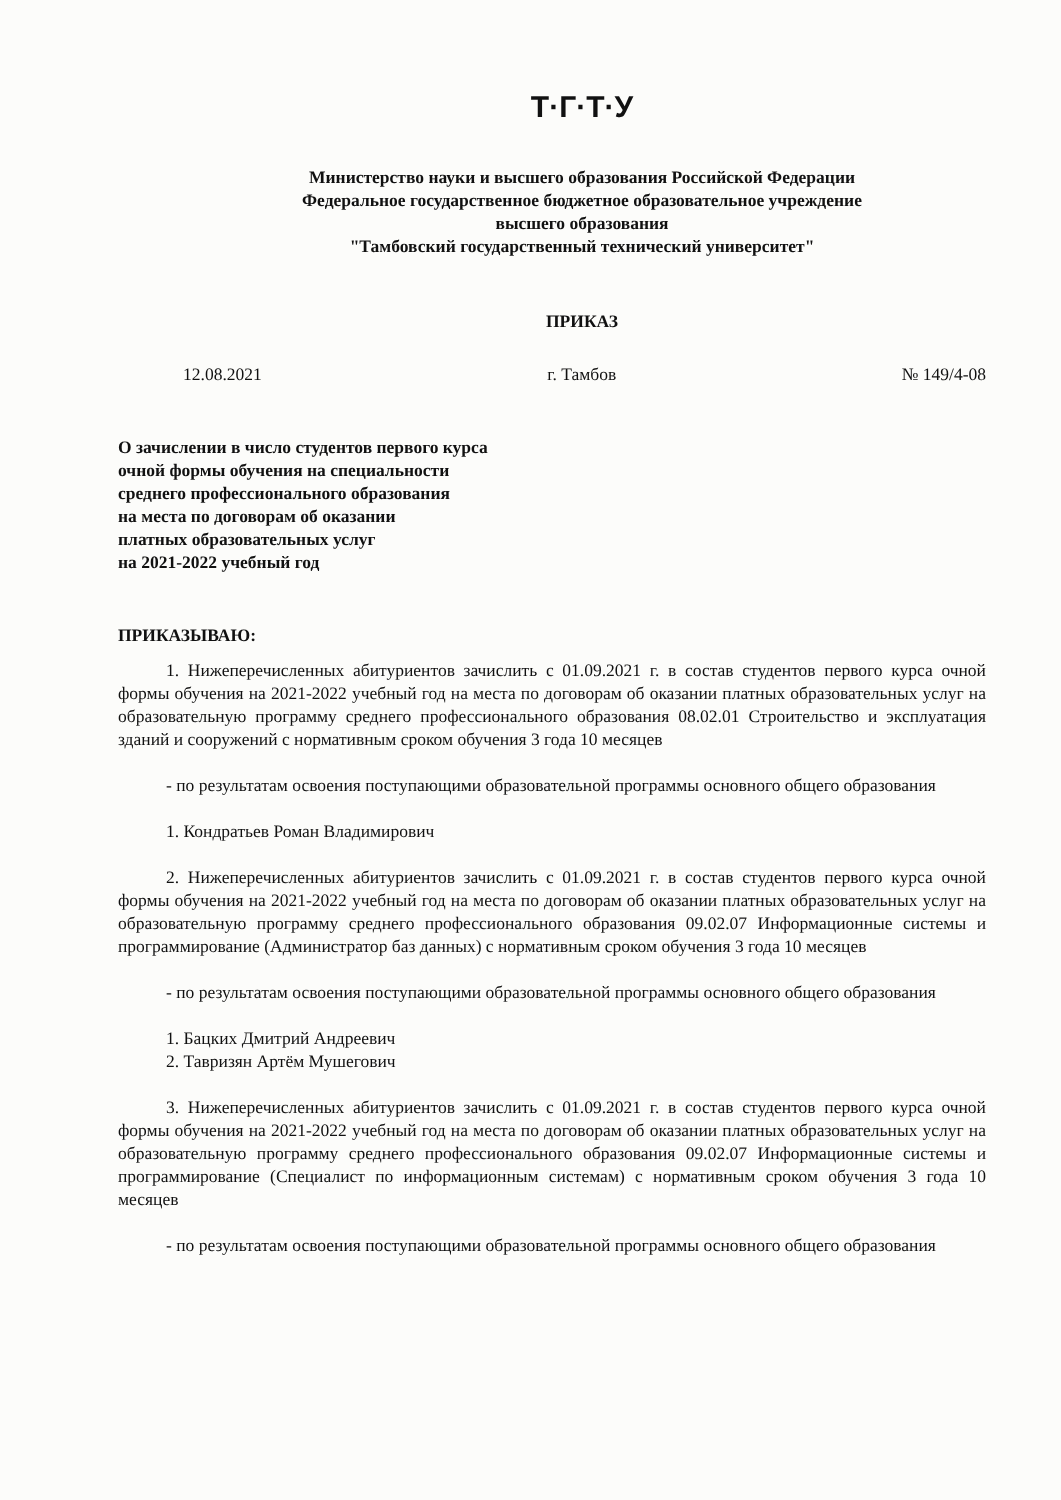Т·Г·Т·У
Министерство науки и высшего образования Российской Федерации
Федеральное государственное бюджетное образовательное учреждение
высшего образования
"Тамбовский государственный технический университет"
ПРИКАЗ
12.08.2021 г. Тамбов № 149/4-08
О зачислении в число студентов первого курса
очной формы обучения на специальности
среднего профессионального образования
на места по договорам об оказании
платных образовательных услуг
на 2021-2022 учебный год
ПРИКАЗЫВАЮ:
1. Нижеперечисленных абитуриентов зачислить с 01.09.2021 г. в состав студентов первого курса очной формы обучения на 2021-2022 учебный год на места по договорам об оказании платных образовательных услуг на образовательную программу среднего профессионального образования 08.02.01 Строительство и эксплуатация зданий и сооружений с нормативным сроком обучения 3 года 10 месяцев
- по результатам освоения поступающими образовательной программы основного общего образования
1. Кондратьев Роман Владимирович
2. Нижеперечисленных абитуриентов зачислить с 01.09.2021 г. в состав студентов первого курса очной формы обучения на 2021-2022 учебный год на места по договорам об оказании платных образовательных услуг на образовательную программу среднего профессионального образования 09.02.07 Информационные системы и программирование (Администратор баз данных) с нормативным сроком обучения 3 года 10 месяцев
- по результатам освоения поступающими образовательной программы основного общего образования
1. Бацких Дмитрий Андреевич
2. Тавризян Артём Мушегович
3. Нижеперечисленных абитуриентов зачислить с 01.09.2021 г. в состав студентов первого курса очной формы обучения на 2021-2022 учебный год на места по договорам об оказании платных образовательных услуг на образовательную программу среднего профессионального образования 09.02.07 Информационные системы и программирование (Специалист по информационным системам) с нормативным сроком обучения 3 года 10 месяцев
- по результатам освоения поступающими образовательной программы основного общего образования